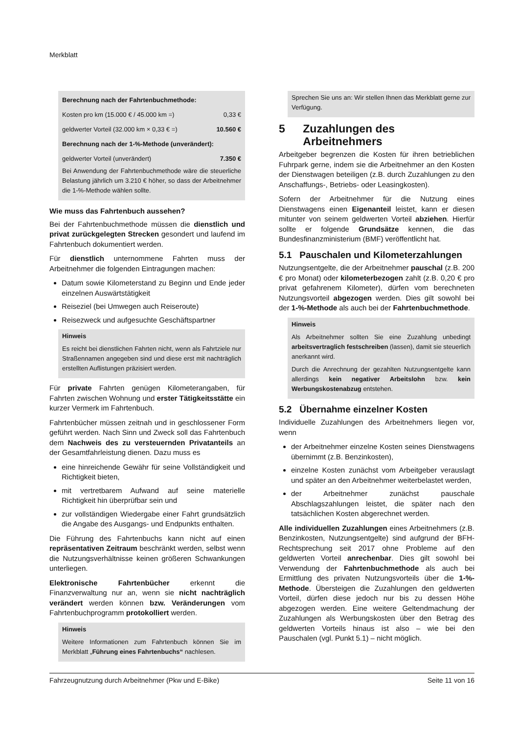Merkblatt
| Berechnung nach der Fahrtenbuchmethode: | |
| Kosten pro km (15.000 € / 45.000 km =) | 0,33 € |
| geldwerter Vorteil (32.000 km × 0,33 € =) | 10.560 € |
| Berechnung nach der 1-%-Methode (unverändert): | |
| geldwerter Vorteil (unverändert) | 7.350 € |
Bei Anwendung der Fahrtenbuchmethode wäre die steuerliche Belastung jährlich um 3.210 € höher, so dass der Arbeitnehmer die 1-%-Methode wählen sollte.
Wie muss das Fahrtenbuch aussehen?
Bei der Fahrtenbuchmethode müssen die dienstlich und privat zurückgelegten Strecken gesondert und laufend im Fahrtenbuch dokumentiert werden.
Für dienstlich unternommene Fahrten muss der Arbeitnehmer die folgenden Eintragungen machen:
Datum sowie Kilometerstand zu Beginn und Ende jeder einzelnen Auswärtstätigkeit
Reiseziel (bei Umwegen auch Reiseroute)
Reisezweck und aufgesuchte Geschäftspartner
Hinweis
Es reicht bei dienstlichen Fahrten nicht, wenn als Fahrtziele nur Straßennamen angegeben sind und diese erst mit nachträglich erstellten Auflistungen präzisiert werden.
Für private Fahrten genügen Kilometerangaben, für Fahrten zwischen Wohnung und erster Tätigkeitsstätte ein kurzer Vermerk im Fahrtenbuch.
Fahrtenbücher müssen zeitnah und in geschlossener Form geführt werden. Nach Sinn und Zweck soll das Fahrtenbuch dem Nachweis des zu versteuernden Privatanteils an der Gesamtfahrleistung dienen. Dazu muss es
eine hinreichende Gewähr für seine Vollständigkeit und Richtigkeit bieten,
mit vertretbarem Aufwand auf seine materielle Richtigkeit hin überprüfbar sein und
zur vollständigen Wiedergabe einer Fahrt grundsätzlich die Angabe des Ausgangs- und Endpunkts enthalten.
Die Führung des Fahrtenbuchs kann nicht auf einen repräsentativen Zeitraum beschränkt werden, selbst wenn die Nutzungsverhältnisse keinen größeren Schwankungen unterliegen.
Elektronische Fahrtenbücher erkennt die Finanzverwaltung nur an, wenn sie nicht nachträglich verändert werden können bzw. Veränderungen vom Fahrtenbuchprogramm protokolliert werden.
Hinweis
Weitere Informationen zum Fahrtenbuch können Sie im Merkblatt „Führung eines Fahrtenbuchs“ nachlesen.
Sprechen Sie uns an: Wir stellen Ihnen das Merkblatt gerne zur Verfügung.
5 Zuzahlungen des Arbeitnehmers
Arbeitgeber begrenzen die Kosten für ihren betrieblichen Fuhrpark gerne, indem sie die Arbeitnehmer an den Kosten der Dienstwagen beteiligen (z.B. durch Zuzahlungen zu den Anschaffungs-, Betriebs- oder Leasingkosten).
Sofern der Arbeitnehmer für die Nutzung eines Dienstwagens einen Eigenanteil leistet, kann er diesen mitunter von seinem geldwerten Vorteil abziehen. Hierfür sollte er folgende Grundsätze kennen, die das Bundesfinanzministerium (BMF) veröffentlicht hat.
5.1 Pauschalen und Kilometerzahlungen
Nutzungsentgelte, die der Arbeitnehmer pauschal (z.B. 200 € pro Monat) oder kilometerbezogen zahlt (z.B. 0,20 € pro privat gefahrenem Kilometer), dürfen vom berechneten Nutzungsvorteil abgezogen werden. Dies gilt sowohl bei der 1-%-Methode als auch bei der Fahrtenbuchmethode.
Hinweis
Als Arbeitnehmer sollten Sie eine Zuzahlung unbedingt arbeitsvertraglich festschreiben (lassen), damit sie steuerlich anerkannt wird.
Durch die Anrechnung der gezahlten Nutzungsentgelte kann allerdings kein negativer Arbeitslohn bzw. kein Werbungskostenabzug entstehen.
5.2 Übernahme einzelner Kosten
Individuelle Zuzahlungen des Arbeitnehmers liegen vor, wenn
der Arbeitnehmer einzelne Kosten seines Dienstwagens übernimmt (z.B. Benzinkosten),
einzelne Kosten zunächst vom Arbeitgeber verauslagt und später an den Arbeitnehmer weiterbelastet werden,
der Arbeitnehmer zunächst pauschale Abschlagszahlungen leistet, die später nach den tatsächlichen Kosten abgerechnet werden.
Alle individuellen Zuzahlungen eines Arbeitnehmers (z.B. Benzinkosten, Nutzungsentgelte) sind aufgrund der BFH-Rechtsprechung seit 2017 ohne Probleme auf den geldwerten Vorteil anrechenbar. Dies gilt sowohl bei Verwendung der Fahrtenbuchmethode als auch bei Ermittlung des privaten Nutzungsvorteils über die 1-%-Methode. Übersteigen die Zuzahlungen den geldwerten Vorteil, dürfen diese jedoch nur bis zu dessen Höhe abgezogen werden. Eine weitere Geltendmachung der Zuzahlungen als Werbungskosten über den Betrag des geldwerten Vorteils hinaus ist also – wie bei den Pauschalen (vgl. Punkt 5.1) – nicht möglich.
Fahrzeugnutzung durch Arbeitnehmer (Pkw und E-Bike) Seite 11 von 16